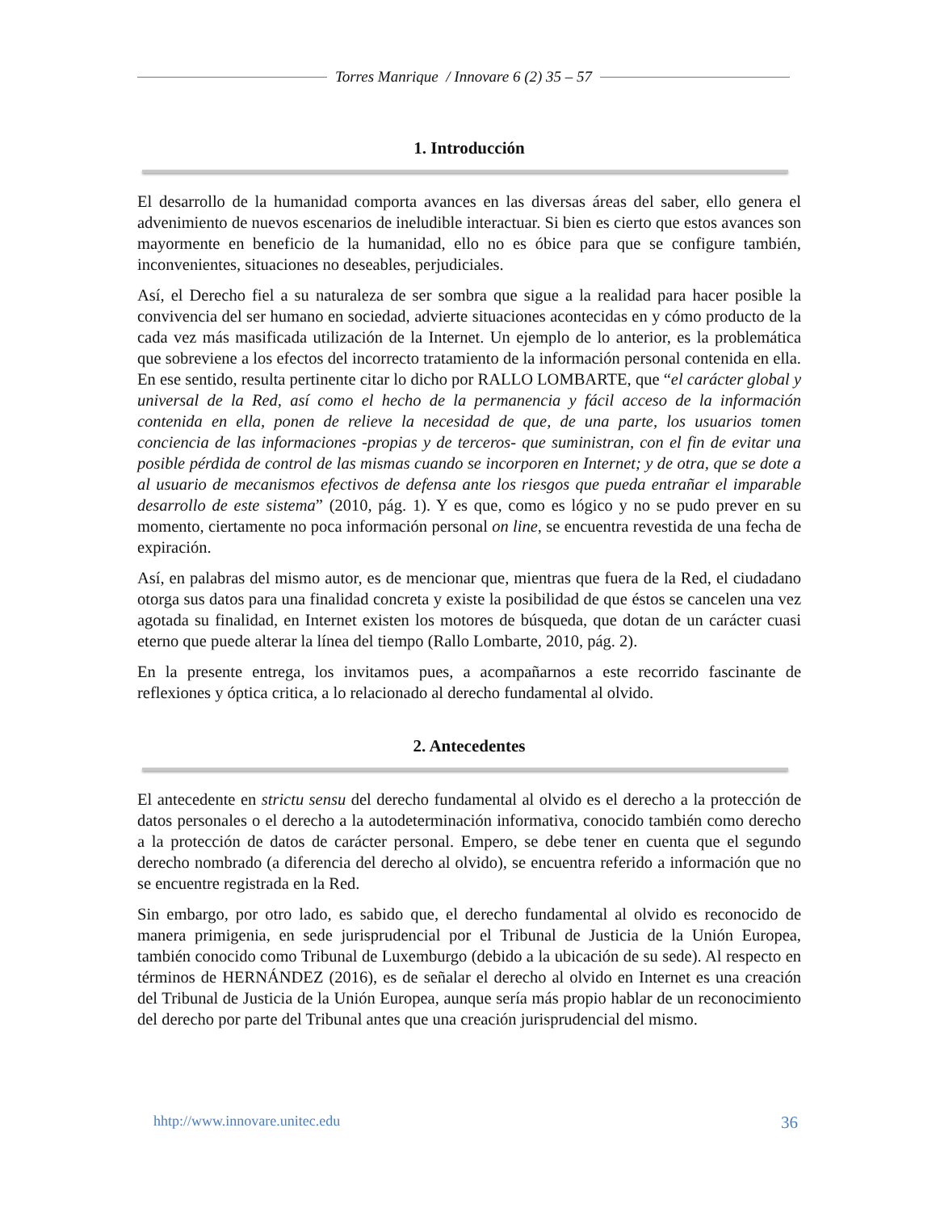Torres Manrique / Innovare 6 (2) 35 – 57
1. Introducción
El desarrollo de la humanidad comporta avances en las diversas áreas del saber, ello genera el advenimiento de nuevos escenarios de ineludible interactuar. Si bien es cierto que estos avances son mayormente en beneficio de la humanidad, ello no es óbice para que se configure también, inconvenientes, situaciones no deseables, perjudiciales.
Así, el Derecho fiel a su naturaleza de ser sombra que sigue a la realidad para hacer posible la convivencia del ser humano en sociedad, advierte situaciones acontecidas en y cómo producto de la cada vez más masificada utilización de la Internet. Un ejemplo de lo anterior, es la problemática que sobreviene a los efectos del incorrecto tratamiento de la información personal contenida en ella. En ese sentido, resulta pertinente citar lo dicho por RALLO LOMBARTE, que “el carácter global y universal de la Red, así como el hecho de la permanencia y fácil acceso de la información contenida en ella, ponen de relieve la necesidad de que, de una parte, los usuarios tomen conciencia de las informaciones -propias y de terceros- que suministran, con el fin de evitar una posible pérdida de control de las mismas cuando se incorporen en Internet; y de otra, que se dote a al usuario de mecanismos efectivos de defensa ante los riesgos que pueda entrañar el imparable desarrollo de este sistema” (2010, pág. 1). Y es que, como es lógico y no se pudo prever en su momento, ciertamente no poca información personal on line, se encuentra revestida de una fecha de expiración.
Así, en palabras del mismo autor, es de mencionar que, mientras que fuera de la Red, el ciudadano otorga sus datos para una finalidad concreta y existe la posibilidad de que éstos se cancelen una vez agotada su finalidad, en Internet existen los motores de búsqueda, que dotan de un carácter cuasi eterno que puede alterar la línea del tiempo (Rallo Lombarte, 2010, pág. 2).
En la presente entrega, los invitamos pues, a acompañarnos a este recorrido fascinante de reflexiones y óptica critica, a lo relacionado al derecho fundamental al olvido.
2. Antecedentes
El antecedente en strictu sensu del derecho fundamental al olvido es el derecho a la protección de datos personales o el derecho a la autodeterminación informativa, conocido también como derecho a la protección de datos de carácter personal. Empero, se debe tener en cuenta que el segundo derecho nombrado (a diferencia del derecho al olvido), se encuentra referido a información que no se encuentre registrada en la Red.
Sin embargo, por otro lado, es sabido que, el derecho fundamental al olvido es reconocido de manera primigenia, en sede jurisprudencial por el Tribunal de Justicia de la Unión Europea, también conocido como Tribunal de Luxemburgo (debido a la ubicación de su sede). Al respecto en términos de HERNÁNDEZ (2016), es de señalar el derecho al olvido en Internet es una creación del Tribunal de Justicia de la Unión Europea, aunque sería más propio hablar de un reconocimiento del derecho por parte del Tribunal antes que una creación jurisprudencial del mismo.
hhtp://www.innovare.unitec.edu 36